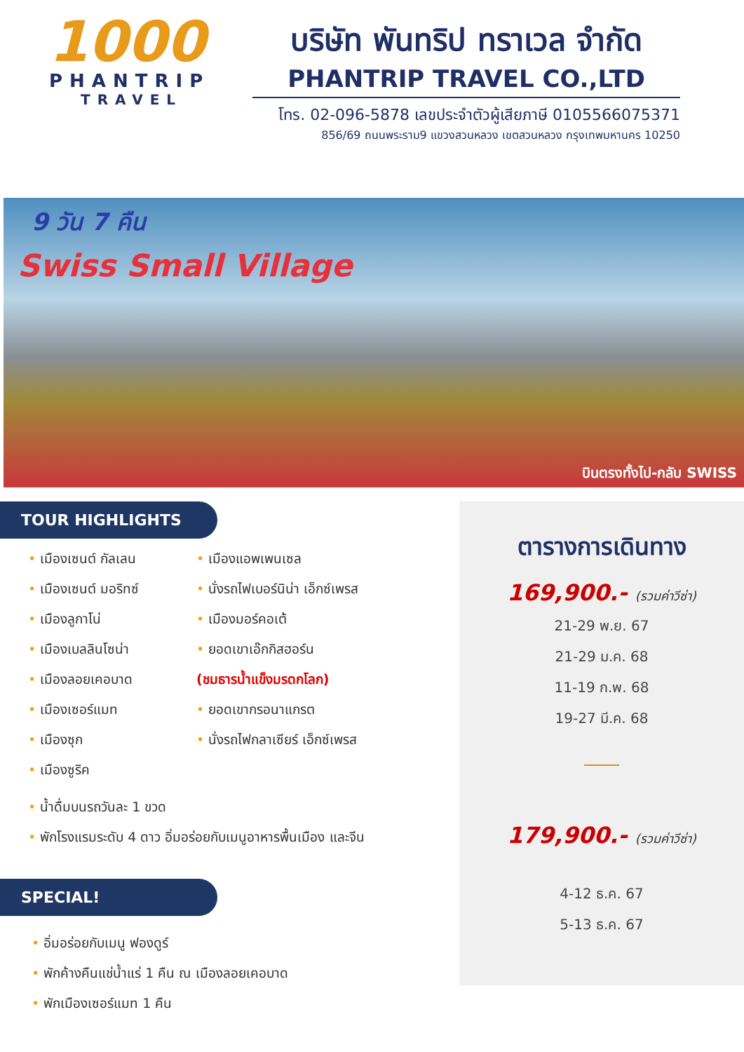1000
PHANTRIP
TRAVEL
บริษัท พันทริป ทราเวล จำกัด
PHANTRIP TRAVEL CO.,LTD
โทร. 02-096-5878 เลขประจำตัวผู้เสียภาษี 0105566075371
856/69 ถนนพระราม9 แขวงสวนหลวง เขตสวนหลวง กรุงเทพมหานคร 10250
9 วัน 7 คืน
Swiss Small Village
บินตรงทั้งไป-กลับ SWISS
TOUR HIGHLIGHTS
• เมืองเซนต์ กัลเลน
• เมืองเซนต์ มอริทซ์
• เมืองลูกาโน่
• เมืองเบลลินโซน่า
• เมืองลอยเคอบาด
• เมืองเซอร์แมท
• เมืองซุก
• เมืองซูริค
• เมืองแอพเพนเซล
• นั่งรถไฟเบอร์นิน่า เอ็กซ์เพรส
• เมืองมอร์คอเต้
• ยอดเขาเอ๊กกิสฮอร์น
(ชมธารน้ำแข็งมรดกโลก)
• ยอดเขากรอนาแกรต
• นั่งรถไฟกลาเซียร์ เอ็กซ์เพรส
• น้ำดื่มบนรถวันละ 1 ขวด
• พักโรงแรมระดับ 4 ดาว อิ่มอร่อยกับเมนูอาหารพื้นเมือง และจีน
SPECIAL!
• อิ่มอร่อยกับเมนู ฟองดูร์
• พักค้างคืนแช่น้ำแร่ 1 คืน ณ เมืองลอยเคอบาด
• พักเมืองเซอร์แมท 1 คืน
ตารางการเดินทาง
169,900.- (รวมค่าวีซ่า)
21-29 พ.ย. 67
21-29 ม.ค. 68
11-19 ก.พ. 68
19-27 มี.ค. 68
179,900.- (รวมค่าวีซ่า)
4-12 ธ.ค. 67
5-13 ธ.ค. 67